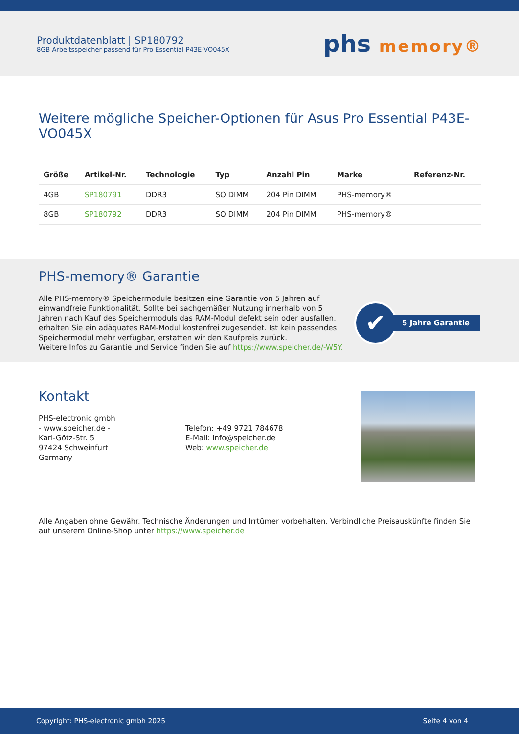Produktdatenblatt | SP180792
8GB Arbeitsspeicher passend für Pro Essential P43E-VO045X
phs memory®
Weitere mögliche Speicher-Optionen für Asus Pro Essential P43E-VO045X
| Größe | Artikel-Nr. | Technologie | Typ | Anzahl Pin | Marke | Referenz-Nr. |
| --- | --- | --- | --- | --- | --- | --- |
| 4GB | SP180791 | DDR3 | SO DIMM | 204 Pin DIMM | PHS-memory® | |
| 8GB | SP180792 | DDR3 | SO DIMM | 204 Pin DIMM | PHS-memory® | |
PHS-memory® Garantie
Alle PHS-memory® Speichermodule besitzen eine Garantie von 5 Jahren auf einwandfreie Funktionalität. Sollte bei sachgemäßer Nutzung innerhalb von 5 Jahren nach Kauf des Speichermoduls das RAM-Modul defekt sein oder ausfallen, erhalten Sie ein adäquates RAM-Modul kostenfrei zugesendet. Ist kein passendes Speichermodul mehr verfügbar, erstatten wir den Kaufpreis zurück.
Weitere Infos zu Garantie und Service finden Sie auf https://www.speicher.de/-W5Y.
✔
5 Jahre Garantie
Kontakt
PHS-electronic gmbh
- www.speicher.de -
Karl-Götz-Str. 5
97424 Schweinfurt
Germany
Telefon: +49 9721 784678
E-Mail: info@speicher.de
Web: www.speicher.de
Alle Angaben ohne Gewähr. Technische Änderungen und Irrtümer vorbehalten. Verbindliche Preisauskünfte finden Sie auf unserem Online-Shop unter https://www.speicher.de
Copyright: PHS-electronic gmbh 2025 Seite 4 von 4